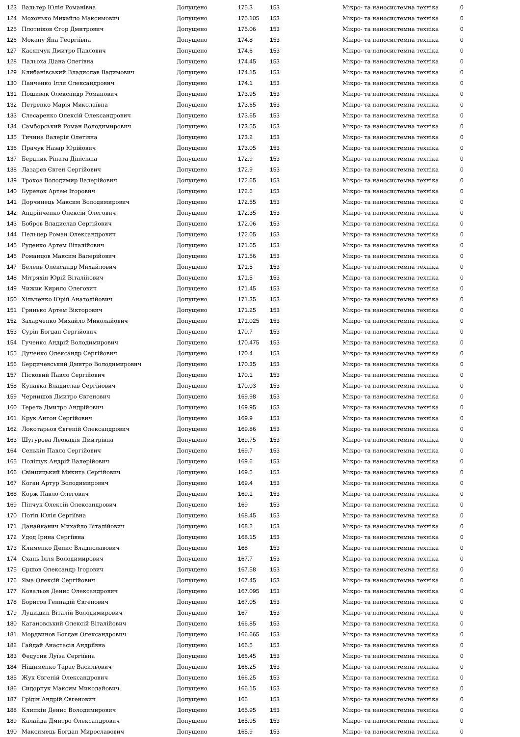| 123 | Вальтер Юлія Романівна | Допущено | 175.3 | 153 | Мікро- та наносистемна техніка | 0 |
| 124 | Мохонько Михайло Максимович | Допущено | 175.105 | 153 | Мікро- та наносистемна техніка | 0 |
| 125 | Плотніков Єгор Дмитрович | Допущено | 175.06 | 153 | Мікро- та наносистемна техніка | 0 |
| 126 | Мокану Яна Георгіївна | Допущено | 174.8 | 153 | Мікро- та наносистемна техніка | 0 |
| 127 | Касянчук Дмитро Павлович | Допущено | 174.6 | 153 | Мікро- та наносистемна техніка | 0 |
| 128 | Пальоха Діана Олегівна | Допущено | 174.45 | 153 | Мікро- та наносистемна техніка | 0 |
| 129 | Клибанівський Владислав Вадимович | Допущено | 174.15 | 153 | Мікро- та наносистемна техніка | 0 |
| 130 | Панченко Ілля Олександрович | Допущено | 174.1 | 153 | Мікро- та наносистемна техніка | 0 |
| 131 | Пошивак Олександр Романович | Допущено | 173.95 | 153 | Мікро- та наносистемна техніка | 0 |
| 132 | Петренко Марія Миколаївна | Допущено | 173.65 | 153 | Мікро- та наносистемна техніка | 0 |
| 133 | Слесаренко Олексій Олександрович | Допущено | 173.65 | 153 | Мікро- та наносистемна техніка | 0 |
| 134 | Самборський Роман Володимирович | Допущено | 173.55 | 153 | Мікро- та наносистемна техніка | 0 |
| 135 | Тичина Валерія Олегівна | Допущено | 173.2 | 153 | Мікро- та наносистемна техніка | 0 |
| 136 | Прачук Назар Юрійович | Допущено | 173.05 | 153 | Мікро- та наносистемна техніка | 0 |
| 137 | Бердник Ріната Дінісівна | Допущено | 172.9 | 153 | Мікро- та наносистемна техніка | 0 |
| 138 | Лазарєв Євген Сергійович | Допущено | 172.9 | 153 | Мікро- та наносистемна техніка | 0 |
| 139 | Трокоз Володимир Валерійович | Допущено | 172.65 | 153 | Мікро- та наносистемна техніка | 0 |
| 140 | Буренок Артем Ігорович | Допущено | 172.6 | 153 | Мікро- та наносистемна техніка | 0 |
| 141 | Дорчинець Максим Володимирович | Допущено | 172.55 | 153 | Мікро- та наносистемна техніка | 0 |
| 142 | Андрійченко Олексій Олегович | Допущено | 172.35 | 153 | Мікро- та наносистемна техніка | 0 |
| 143 | Бобров Владислав Сергійович | Допущено | 172.06 | 153 | Мікро- та наносистемна техніка | 0 |
| 144 | Пельцер Роман Олександрович | Допущено | 172.05 | 153 | Мікро- та наносистемна техніка | 0 |
| 145 | Руденко Артем Віталійович | Допущено | 171.65 | 153 | Мікро- та наносистемна техніка | 0 |
| 146 | Романцов Максим Валерійович | Допущено | 171.56 | 153 | Мікро- та наносистемна техніка | 0 |
| 147 | Белень Олександр Михайлович | Допущено | 171.5 | 153 | Мікро- та наносистемна техніка | 0 |
| 148 | Мітряхін Юрій Віталійович | Допущено | 171.5 | 153 | Мікро- та наносистемна техніка | 0 |
| 149 | Чижик Кирило Олегович | Допущено | 171.45 | 153 | Мікро- та наносистемна техніка | 0 |
| 150 | Хільченко Юрій Анатолійович | Допущено | 171.35 | 153 | Мікро- та наносистемна техніка | 0 |
| 151 | Гринько Артем Вікторович | Допущено | 171.25 | 153 | Мікро- та наносистемна техніка | 0 |
| 152 | Захарченко Михайло Миколайович | Допущено | 171.025 | 153 | Мікро- та наносистемна техніка | 0 |
| 153 | Сурін Богдан Сергійович | Допущено | 170.7 | 153 | Мікро- та наносистемна техніка | 0 |
| 154 | Гученко Андрій Володимирович | Допущено | 170.475 | 153 | Мікро- та наносистемна техніка | 0 |
| 155 | Дученко Олександр Сергійович | Допущено | 170.4 | 153 | Мікро- та наносистемна техніка | 0 |
| 156 | Бердичевський Дмитро Володимирович | Допущено | 170.35 | 153 | Мікро- та наносистемна техніка | 0 |
| 157 | Пісковий Павло Сергійович | Допущено | 170.1 | 153 | Мікро- та наносистемна техніка | 0 |
| 158 | Купавка Владислав Сергійович | Допущено | 170.03 | 153 | Мікро- та наносистемна техніка | 0 |
| 159 | Чернишов Дмитро Євгенович | Допущено | 169.98 | 153 | Мікро- та наносистемна техніка | 0 |
| 160 | Терета Дмитро Андрійович | Допущено | 169.95 | 153 | Мікро- та наносистемна техніка | 0 |
| 161 | Крук Антон Сергійович | Допущено | 169.9 | 153 | Мікро- та наносистемна техніка | 0 |
| 162 | Локотарьов Євгеній Олександрович | Допущено | 169.86 | 153 | Мікро- та наносистемна техніка | 0 |
| 163 | Шугурова Леокадія Дмитрівна | Допущено | 169.75 | 153 | Мікро- та наносистемна техніка | 0 |
| 164 | Сенькін Павло Сергійович | Допущено | 169.7 | 153 | Мікро- та наносистемна техніка | 0 |
| 165 | Поліщук Андрій Валерійович | Допущено | 169.6 | 153 | Мікро- та наносистемна техніка | 0 |
| 166 | Свінцицький Микита Сергійович | Допущено | 169.5 | 153 | Мікро- та наносистемна техніка | 0 |
| 167 | Коган Артур Володимирович | Допущено | 169.4 | 153 | Мікро- та наносистемна техніка | 0 |
| 168 | Корж Павло Олегович | Допущено | 169.1 | 153 | Мікро- та наносистемна техніка | 0 |
| 169 | Пінчук Олексій Олександрович | Допущено | 169 | 153 | Мікро- та наносистемна техніка | 0 |
| 170 | Потіп Юлія Сергіївна | Допущено | 168.45 | 153 | Мікро- та наносистемна техніка | 0 |
| 171 | Данайканич Михайло Віталійович | Допущено | 168.2 | 153 | Мікро- та наносистемна техніка | 0 |
| 172 | Удод Ірина Сергіївна | Допущено | 168.15 | 153 | Мікро- та наносистемна техніка | 0 |
| 173 | Клименко Денис Владиславович | Допущено | 168 | 153 | Мікро- та наносистемна техніка | 0 |
| 174 | Схань Ілля Володимирович | Допущено | 167.7 | 153 | Мікро- та наносистемна техніка | 0 |
| 175 | Єршов Олександр Ігорович | Допущено | 167.58 | 153 | Мікро- та наносистемна техніка | 0 |
| 176 | Яма Олексій Сергійович | Допущено | 167.45 | 153 | Мікро- та наносистемна техніка | 0 |
| 177 | Ковальов Денис Олександрович | Допущено | 167.095 | 153 | Мікро- та наносистемна техніка | 0 |
| 178 | Борисов Геннадій Євгенович | Допущено | 167.05 | 153 | Мікро- та наносистемна техніка | 0 |
| 179 | Луцишин Віталій Володимирович | Допущено | 167 | 153 | Мікро- та наносистемна техніка | 0 |
| 180 | Кагановський Олексій Віталійович | Допущено | 166.85 | 153 | Мікро- та наносистемна техніка | 0 |
| 181 | Мордвинов Богдан Олександрович | Допущено | 166.665 | 153 | Мікро- та наносистемна техніка | 0 |
| 182 | Гайдай Анастасія Андріївна | Допущено | 166.5 | 153 | Мікро- та наносистемна техніка | 0 |
| 183 | Федусик Луїза Сергіївна | Допущено | 166.45 | 153 | Мікро- та наносистемна техніка | 0 |
| 184 | Ніщименко Тарас Васильович | Допущено | 166.25 | 153 | Мікро- та наносистемна техніка | 0 |
| 185 | Жук Євгеній Олександрович | Допущено | 166.25 | 153 | Мікро- та наносистемна техніка | 0 |
| 186 | Сидорчук Максим Миколайович | Допущено | 166.15 | 153 | Мікро- та наносистемна техніка | 0 |
| 187 | Грідін Андрій Євгенович | Допущено | 166 | 153 | Мікро- та наносистемна техніка | 0 |
| 188 | Клипкін Денис Володимирович | Допущено | 165.95 | 153 | Мікро- та наносистемна техніка | 0 |
| 189 | Калайда Дмитро Олександрович | Допущено | 165.95 | 153 | Мікро- та наносистемна техніка | 0 |
| 190 | Максимець Богдан Мирославович | Допущено | 165.9 | 153 | Мікро- та наносистемна техніка | 0 |